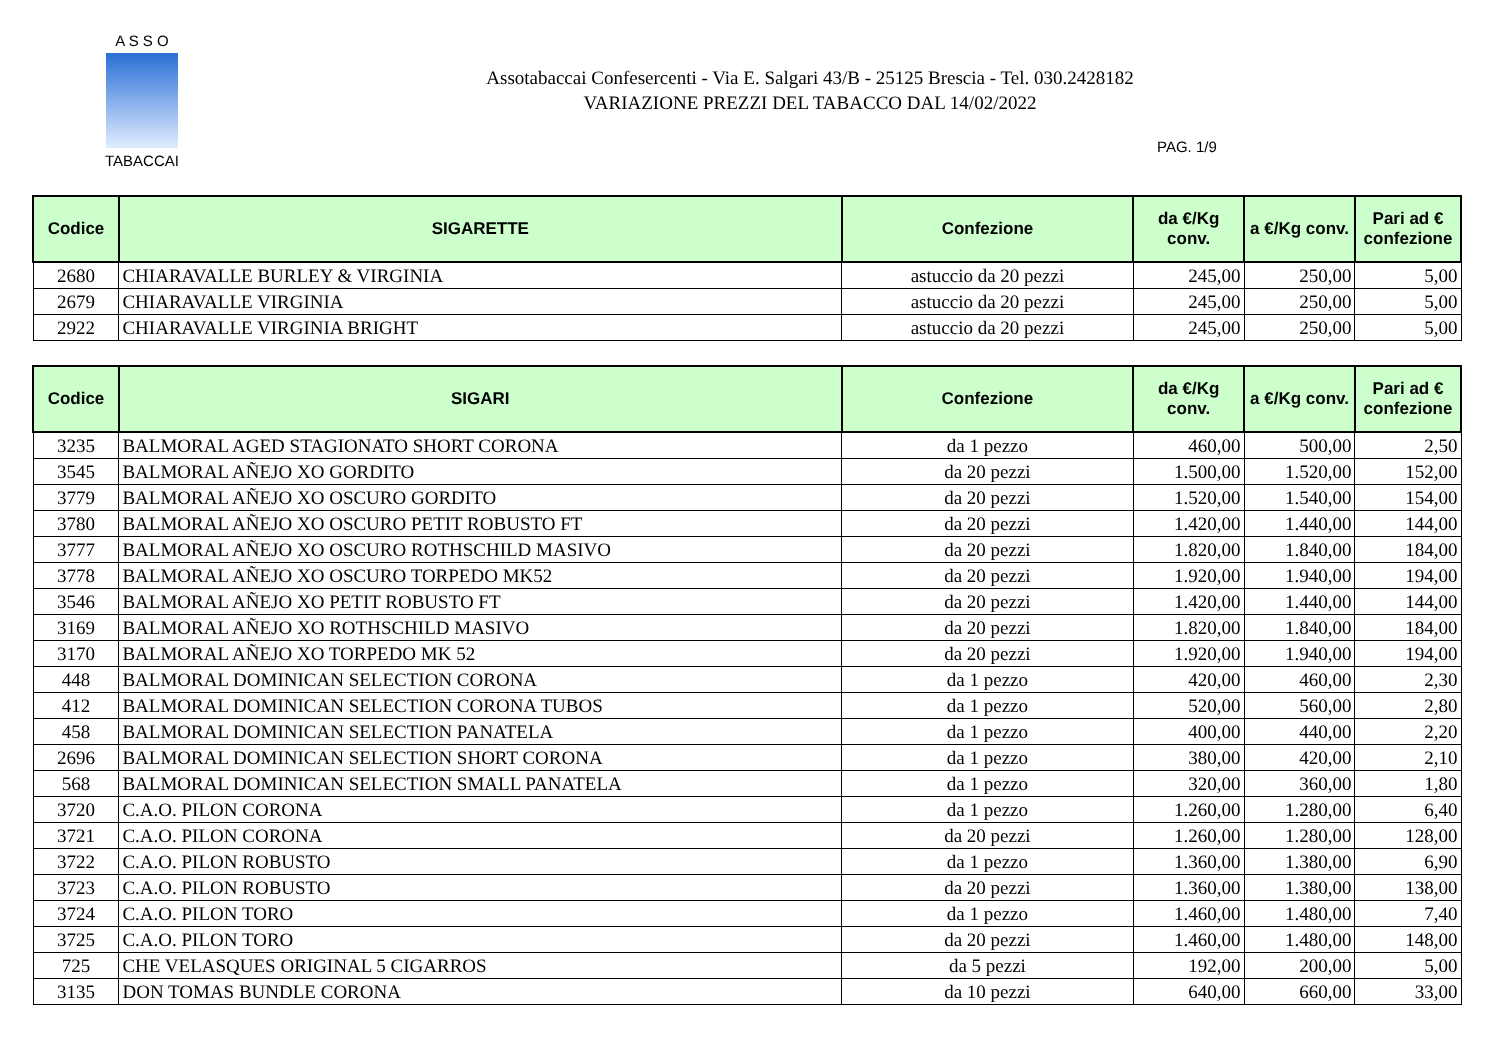A S S O
TABACCAI
Assotabaccai Confesercenti - Via E. Salgari 43/B - 25125 Brescia - Tel. 030.2428182
VARIAZIONE PREZZI DEL TABACCO DAL 14/02/2022
PAG. 1/9
| Codice | SIGARETTE | Confezione | da €/Kg conv. | a €/Kg conv. | Pari ad € confezione |
| --- | --- | --- | --- | --- | --- |
| 2680 | CHIARAVALLE BURLEY & VIRGINIA | astuccio da 20 pezzi | 245,00 | 250,00 | 5,00 |
| 2679 | CHIARAVALLE VIRGINIA | astuccio da 20 pezzi | 245,00 | 250,00 | 5,00 |
| 2922 | CHIARAVALLE VIRGINIA BRIGHT | astuccio da 20 pezzi | 245,00 | 250,00 | 5,00 |
| Codice | SIGARI | Confezione | da €/Kg conv. | a €/Kg conv. | Pari ad € confezione |
| --- | --- | --- | --- | --- | --- |
| 3235 | BALMORAL AGED STAGIONATO SHORT CORONA | da 1 pezzo | 460,00 | 500,00 | 2,50 |
| 3545 | BALMORAL AÑEJO XO GORDITO | da 20 pezzi | 1.500,00 | 1.520,00 | 152,00 |
| 3779 | BALMORAL AÑEJO XO OSCURO GORDITO | da 20 pezzi | 1.520,00 | 1.540,00 | 154,00 |
| 3780 | BALMORAL AÑEJO XO OSCURO PETIT ROBUSTO FT | da 20 pezzi | 1.420,00 | 1.440,00 | 144,00 |
| 3777 | BALMORAL AÑEJO XO OSCURO ROTHSCHILD MASIVO | da 20 pezzi | 1.820,00 | 1.840,00 | 184,00 |
| 3778 | BALMORAL AÑEJO XO OSCURO TORPEDO MK52 | da 20 pezzi | 1.920,00 | 1.940,00 | 194,00 |
| 3546 | BALMORAL AÑEJO XO PETIT ROBUSTO FT | da 20 pezzi | 1.420,00 | 1.440,00 | 144,00 |
| 3169 | BALMORAL AÑEJO XO ROTHSCHILD MASIVO | da 20 pezzi | 1.820,00 | 1.840,00 | 184,00 |
| 3170 | BALMORAL AÑEJO XO TORPEDO MK 52 | da 20 pezzi | 1.920,00 | 1.940,00 | 194,00 |
| 448 | BALMORAL DOMINICAN SELECTION CORONA | da 1 pezzo | 420,00 | 460,00 | 2,30 |
| 412 | BALMORAL DOMINICAN SELECTION CORONA TUBOS | da 1 pezzo | 520,00 | 560,00 | 2,80 |
| 458 | BALMORAL DOMINICAN SELECTION PANATELA | da 1 pezzo | 400,00 | 440,00 | 2,20 |
| 2696 | BALMORAL DOMINICAN SELECTION SHORT CORONA | da 1 pezzo | 380,00 | 420,00 | 2,10 |
| 568 | BALMORAL DOMINICAN SELECTION SMALL PANATELA | da 1 pezzo | 320,00 | 360,00 | 1,80 |
| 3720 | C.A.O. PILON CORONA | da 1 pezzo | 1.260,00 | 1.280,00 | 6,40 |
| 3721 | C.A.O. PILON CORONA | da 20 pezzi | 1.260,00 | 1.280,00 | 128,00 |
| 3722 | C.A.O. PILON ROBUSTO | da 1 pezzo | 1.360,00 | 1.380,00 | 6,90 |
| 3723 | C.A.O. PILON ROBUSTO | da 20 pezzi | 1.360,00 | 1.380,00 | 138,00 |
| 3724 | C.A.O. PILON TORO | da 1 pezzo | 1.460,00 | 1.480,00 | 7,40 |
| 3725 | C.A.O. PILON TORO | da 20 pezzi | 1.460,00 | 1.480,00 | 148,00 |
| 725 | CHE VELASQUES ORIGINAL 5 CIGARROS | da 5 pezzi | 192,00 | 200,00 | 5,00 |
| 3135 | DON TOMAS BUNDLE CORONA | da 10 pezzi | 640,00 | 660,00 | 33,00 |